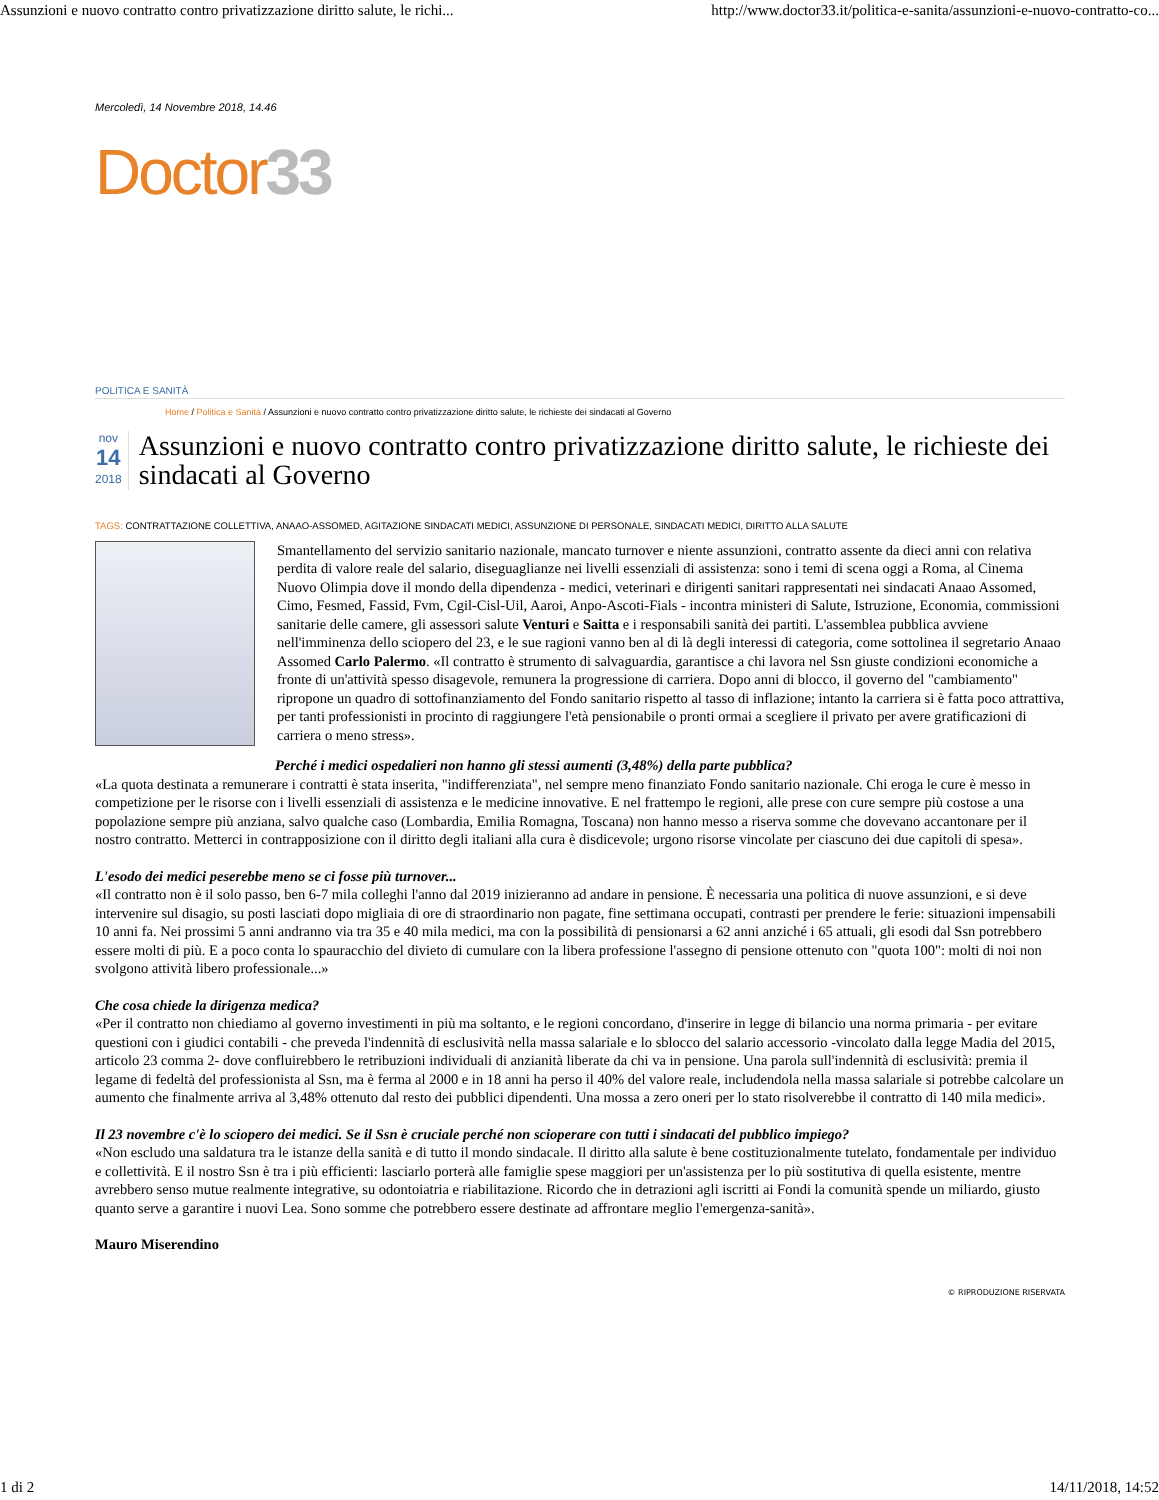Assunzioni e nuovo contratto contro privatizzazione diritto salute, le richi... http://www.doctor33.it/politica-e-sanita/assunzioni-e-nuovo-contratto-co...
Mercoledì, 14 Novembre 2018, 14.46
Doctor 33
POLITICA E SANITÀ
Home / Politica e Sanità / Assunzioni e nuovo contratto contro privatizzazione diritto salute, le richieste dei sindacati al Governo
nov
14
2018
Assunzioni e nuovo contratto contro privatizzazione diritto salute, le richieste dei sindacati al Governo
TAGS: CONTRATTAZIONE COLLETTIVA, ANAAO-ASSOMED, AGITAZIONE SINDACATI MEDICI, ASSUNZIONE DI PERSONALE, SINDACATI MEDICI, DIRITTO ALLA SALUTE
Smantellamento del servizio sanitario nazionale, mancato turnover e niente assunzioni, contratto assente da dieci anni con relativa perdita di valore reale del salario, diseguaglianze nei livelli essenziali di assistenza: sono i temi di scena oggi a Roma, al Cinema Nuovo Olimpia dove il mondo della dipendenza - medici, veterinari e dirigenti sanitari rappresentati nei sindacati Anaao Assomed, Cimo, Fesmed, Fassid, Fvm, Cgil-Cisl-Uil, Aaroi, Anpo-Ascoti-Fials - incontra ministeri di Salute, Istruzione, Economia, commissioni sanitarie delle camere, gli assessori salute Venturi e Saitta e i responsabili sanità dei partiti. L'assemblea pubblica avviene nell'imminenza dello sciopero del 23, e le sue ragioni vanno ben al di là degli interessi di categoria, come sottolinea il segretario Anaao Assomed Carlo Palermo. «Il contratto è strumento di salvaguardia, garantisce a chi lavora nel Ssn giuste condizioni economiche a fronte di un'attività spesso disagevole, remunera la progressione di carriera. Dopo anni di blocco, il governo del "cambiamento" ripropone un quadro di sottofinanziamento del Fondo sanitario rispetto al tasso di inflazione; intanto la carriera si è fatta poco attrattiva, per tanti professionisti in procinto di raggiungere l'età pensionabile o pronti ormai a scegliere il privato per avere gratificazioni di carriera o meno stress».
Perché i medici ospedalieri non hanno gli stessi aumenti (3,48%) della parte pubblica?
«La quota destinata a remunerare i contratti è stata inserita, "indifferenziata", nel sempre meno finanziato Fondo sanitario nazionale. Chi eroga le cure è messo in competizione per le risorse con i livelli essenziali di assistenza e le medicine innovative. E nel frattempo le regioni, alle prese con cure sempre più costose a una popolazione sempre più anziana, salvo qualche caso (Lombardia, Emilia Romagna, Toscana) non hanno messo a riserva somme che dovevano accantonare per il nostro contratto. Metterci in contrapposizione con il diritto degli italiani alla cura è disdicevole; urgono risorse vincolate per ciascuno dei due capitoli di spesa».
L'esodo dei medici peserebbe meno se ci fosse più turnover...
«Il contratto non è il solo passo, ben 6-7 mila colleghi l'anno dal 2019 inizieranno ad andare in pensione. È necessaria una politica di nuove assunzioni, e si deve intervenire sul disagio, su posti lasciati dopo migliaia di ore di straordinario non pagate, fine settimana occupati, contrasti per prendere le ferie: situazioni impensabili 10 anni fa. Nei prossimi 5 anni andranno via tra 35 e 40 mila medici, ma con la possibilità di pensionarsi a 62 anni anziché i 65 attuali, gli esodi dal Ssn potrebbero essere molti di più. E a poco conta lo spauracchio del divieto di cumulare con la libera professione l'assegno di pensione ottenuto con "quota 100": molti di noi non svolgono attività libero professionale...»
Che cosa chiede la dirigenza medica?
«Per il contratto non chiediamo al governo investimenti in più ma soltanto, e le regioni concordano, d'inserire in legge di bilancio una norma primaria - per evitare questioni con i giudici contabili - che preveda l'indennità di esclusività nella massa salariale e lo sblocco del salario accessorio -vincolato dalla legge Madia del 2015, articolo 23 comma 2- dove confluirebbero le retribuzioni individuali di anzianità liberate da chi va in pensione. Una parola sull'indennità di esclusività: premia il legame di fedeltà del professionista al Ssn, ma è ferma al 2000 e in 18 anni ha perso il 40% del valore reale, includendola nella massa salariale si potrebbe calcolare un aumento che finalmente arriva al 3,48% ottenuto dal resto dei pubblici dipendenti. Una mossa a zero oneri per lo stato risolverebbe il contratto di 140 mila medici».
Il 23 novembre c'è lo sciopero dei medici. Se il Ssn è cruciale perché non scioperare con tutti i sindacati del pubblico impiego?
«Non escludo una saldatura tra le istanze della sanità e di tutto il mondo sindacale. Il diritto alla salute è bene costituzionalmente tutelato, fondamentale per individuo e collettività. E il nostro Ssn è tra i più efficienti: lasciarlo porterà alle famiglie spese maggiori per un'assistenza per lo più sostitutiva di quella esistente, mentre avrebbero senso mutue realmente integrative, su odontoiatria e riabilitazione. Ricordo che in detrazioni agli iscritti ai Fondi la comunità spende un miliardo, giusto quanto serve a garantire i nuovi Lea. Sono somme che potrebbero essere destinate ad affrontare meglio l'emergenza-sanità».
Mauro Miserendino
© RIPRODUZIONE RISERVATA
1 di 2 14/11/2018, 14:52